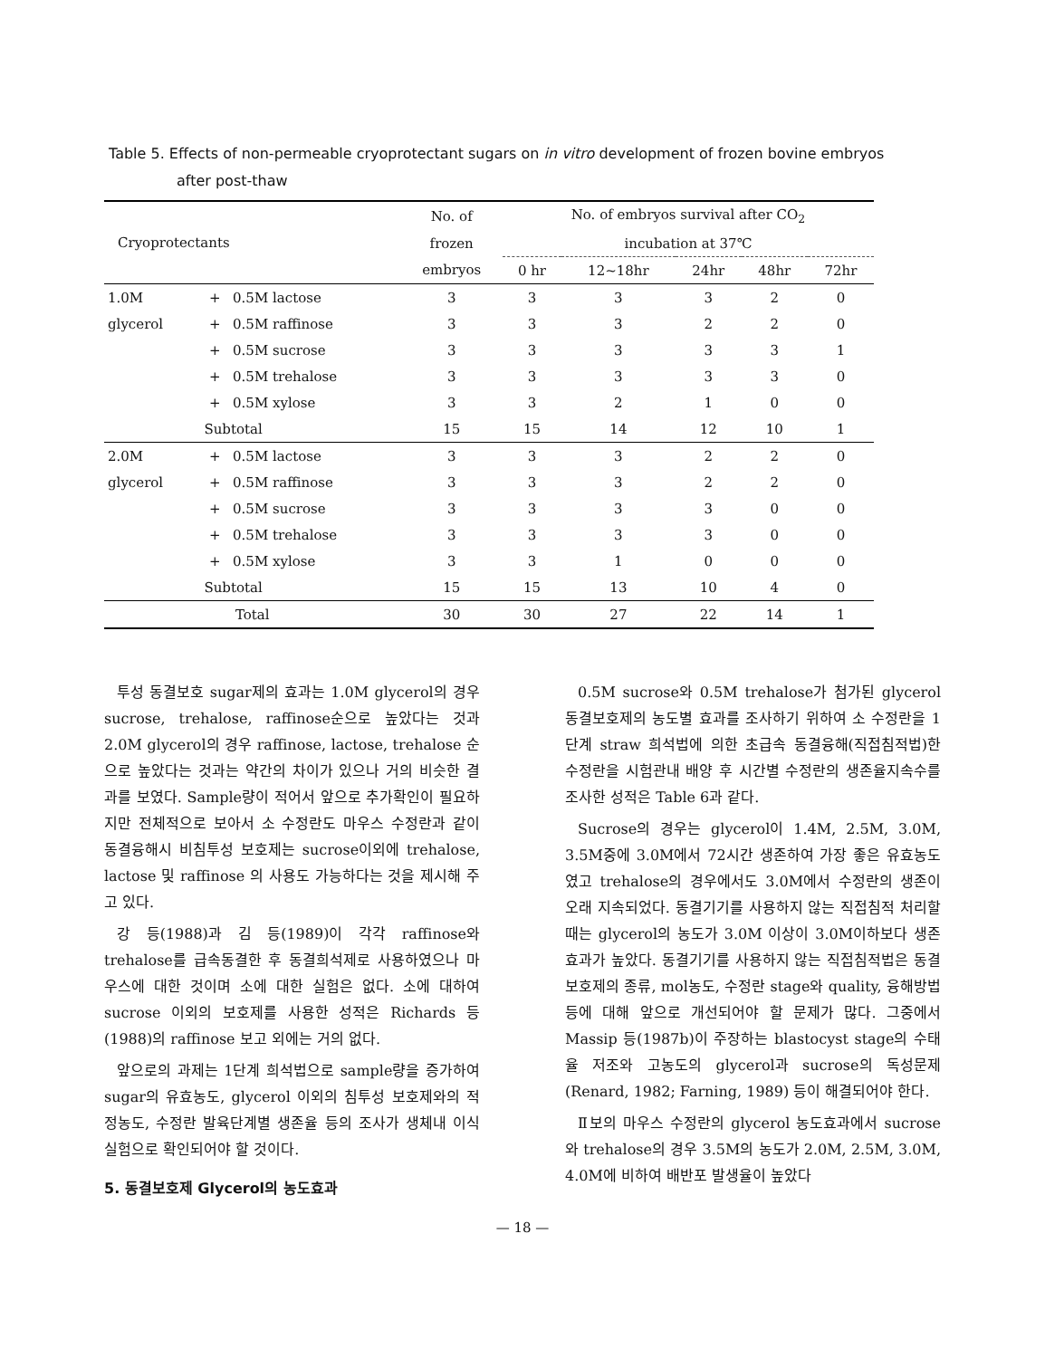Table 5. Effects of non-permeable cryoprotectant sugars on in vitro development of frozen bovine embryos
after post-thaw
| Cryoprotectants | | | No. of | No. of embryos survival after CO<sub>2</sub> | | | | |
| --- | --- | --- | --- | --- | --- | --- | --- | --- |
| | | | frozen | incubation at 37℃ | | | | |
| | | | embryos | 0 hr | 12~18hr | 24hr | 48hr | 72hr |
| 1.0M | + | 0.5M lactose | 3 | 3 | 3 | 3 | 2 | 0 |
| glycerol | + | 0.5M raffinose | 3 | 3 | 3 | 2 | 2 | 0 |
| | + | 0.5M sucrose | 3 | 3 | 3 | 3 | 3 | 1 |
| | + | 0.5M trehalose | 3 | 3 | 3 | 3 | 3 | 0 |
| | + | 0.5M xylose | 3 | 3 | 2 | 1 | 0 | 0 |
| | Subtotal | | 15 | 15 | 14 | 12 | 10 | 1 |
| 2.0M | + | 0.5M lactose | 3 | 3 | 3 | 2 | 2 | 0 |
| glycerol | + | 0.5M raffinose | 3 | 3 | 3 | 2 | 2 | 0 |
| | + | 0.5M sucrose | 3 | 3 | 3 | 3 | 0 | 0 |
| | + | 0.5M trehalose | 3 | 3 | 3 | 3 | 0 | 0 |
| | + | 0.5M xylose | 3 | 3 | 1 | 0 | 0 | 0 |
| | Subtotal | | 15 | 15 | 13 | 10 | 4 | 0 |
| Total | | | 30 | 30 | 27 | 22 | 14 | 1 |
투성 동결보호 sugar제의 효과는 1.0M glycerol의 경우 sucrose, trehalose, raffinose순으로 높았다는 것과 2.0M glycerol의 경우 raffinose, lactose, trehalose 순으로 높았다는 것과는 약간의 차이가 있으나 거의 비슷한 결과를 보였다. Sample량이 적어서 앞으로 추가확인이 필요하지만 전체적으로 보아서 소 수정란도 마우스 수정란과 같이 동결융해시 비침투성 보호제는 sucrose이외에 trehalose, lactose 및 raffinose 의 사용도 가능하다는 것을 제시해 주고 있다.
강 등(1988)과 김 등(1989)이 각각 raffinose와 trehalose를 급속동결한 후 동결희석제로 사용하였으나 마우스에 대한 것이며 소에 대한 실험은 없다. 소에 대하여 sucrose 이외의 보호제를 사용한 성적은 Richards 등(1988)의 raffinose 보고 외에는 거의 없다.
앞으로의 과제는 1단계 희석법으로 sample량을 증가하여 sugar의 유효농도, glycerol 이외의 침투성 보호제와의 적정농도, 수정란 발육단계별 생존율 등의 조사가 생체내 이식실험으로 확인되어야 할 것이다.
5. 동결보호제 Glycerol의 농도효과
0.5M sucrose와 0.5M trehalose가 첨가된 glycerol 동결보호제의 농도별 효과를 조사하기 위하여 소 수정란을 1단계 straw 희석법에 의한 초급속 동결융해(직접침적법)한 수정란을 시험관내 배양 후 시간별 수정란의 생존율지속수를 조사한 성적은 Table 6과 같다.
Sucrose의 경우는 glycerol이 1.4M, 2.5M, 3.0M, 3.5M중에 3.0M에서 72시간 생존하여 가장 좋은 유효농도였고 trehalose의 경우에서도 3.0M에서 수정란의 생존이 오래 지속되었다. 동결기기를 사용하지 않는 직접침적 처리할 때는 glycerol의 농도가 3.0M 이상이 3.0M이하보다 생존효과가 높았다. 동결기기를 사용하지 않는 직접침적법은 동결보호제의 종류, mol농도, 수정란 stage와 quality, 융해방법 등에 대해 앞으로 개선되어야 할 문제가 많다. 그중에서 Massip 등(1987b)이 주장하는 blastocyst stage의 수태율 저조와 고농도의 glycerol과 sucrose의 독성문제 (Renard, 1982; Farning, 1989) 등이 해결되어야 한다.
Ⅱ보의 마우스 수정란의 glycerol 농도효과에서 sucrose와 trehalose의 경우 3.5M의 농도가 2.0M, 2.5M, 3.0M, 4.0M에 비하여 배반포 발생율이 높았다
— 18 —